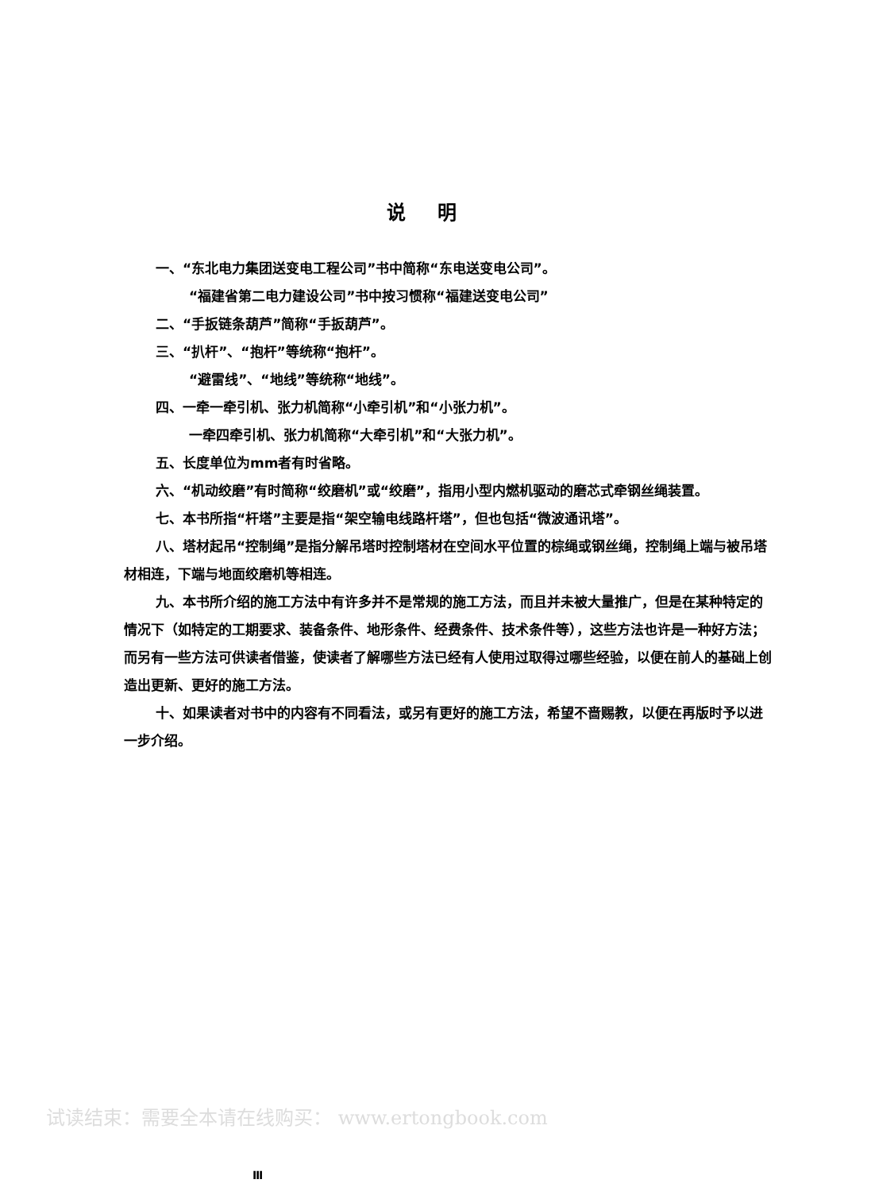说明
一、“东北电力集团送变电工程公司”书中简称“东电送变电公司”。
“福建省第二电力建设公司”书中按习惯称“福建送变电公司”
二、“手扳链条葫芦”简称“手扳葫芦”。
三、“扒杆”、“抱杆”等统称“抱杆”。
“避雷线”、“地线”等统称“地线”。
四、一牵一牵引机、张力机简称“小牵引机”和“小张力机”。
一牵四牵引机、张力机简称“大牵引机”和“大张力机”。
五、长度单位为mm者有时省略。
六、“机动绞磨”有时简称“绞磨机”或“绞磨”，指用小型内燃机驱动的磨芯式牵钢丝绳装置。
七、本书所指“杆塔”主要是指“架空输电线路杆塔”，但也包括“微波通讯塔”。
八、塔材起吊“控制绳”是指分解吊塔时控制塔材在空间水平位置的棕绳或钢丝绳，控制绳上端与被吊塔材相连，下端与地面绞磨机等相连。
九、本书所介绍的施工方法中有许多并不是常规的施工方法，而且并未被大量推广，但是在某种特定的情况下（如特定的工期要求、装备条件、地形条件、经费条件、技术条件等），这些方法也许是一种好方法；而另有一些方法可供读者借鉴，使读者了解哪些方法已经有人使用过取得过哪些经验，以便在前人的基础上创造出更新、更好的施工方法。
十、如果读者对书中的内容有不同看法，或另有更好的施工方法，希望不啬赐教，以便在再版时予以进一步介绍。
试读结束：需要全本请在线购买： www.ertongbook.com
Ⅲ